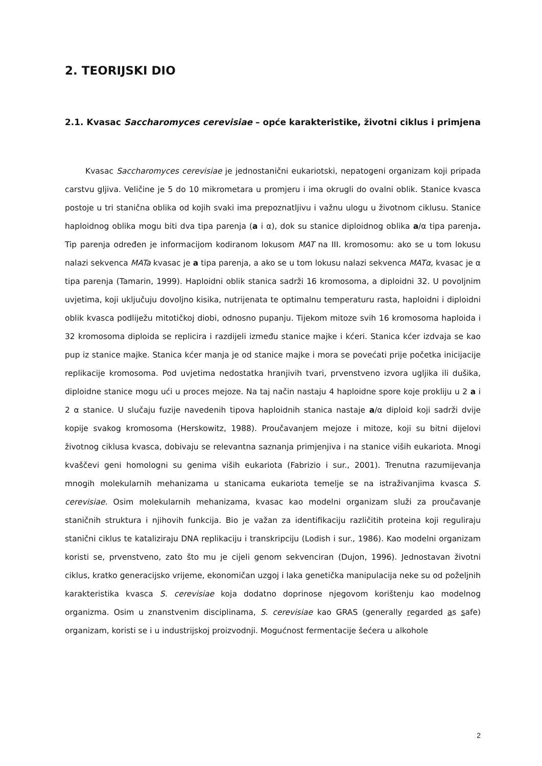2. TEORIJSKI DIO
2.1. Kvasac Saccharomyces cerevisiae – opće karakteristike, životni ciklus i primjena
Kvasac Saccharomyces cerevisiae je jednostanični eukariotski, nepatogeni organizam koji pripada carstvu gljiva. Veličine je 5 do 10 mikrometara u promjeru i ima okrugli do ovalni oblik. Stanice kvasca postoje u tri stanična oblika od kojih svaki ima prepoznatljivu i važnu ulogu u životnom ciklusu. Stanice haploidnog oblika mogu biti dva tipa parenja (a i α), dok su stanice diploidnog oblika a/α tipa parenja. Tip parenja određen je informacijom kodiranom lokusom MAT na III. kromosomu: ako se u tom lokusu nalazi sekvenca MATa kvasac je a tipa parenja, a ako se u tom lokusu nalazi sekvenca MATα, kvasac je α tipa parenja (Tamarin, 1999). Haploidni oblik stanica sadrži 16 kromosoma, a diploidni 32. U povoljnim uvjetima, koji uključuju dovoljno kisika, nutrijenata te optimalnu temperaturu rasta, haploidni i diploidni oblik kvasca podliježu mitotičkoj diobi, odnosno pupanju. Tijekom mitoze svih 16 kromosoma haploida i 32 kromosoma diploida se replicira i razdijeli između stanice majke i kćeri. Stanica kćer izdvaja se kao pup iz stanice majke. Stanica kćer manja je od stanice majke i mora se povećati prije početka inicijacije replikacije kromosoma. Pod uvjetima nedostatka hranjivih tvari, prvenstveno izvora ugljika ili dušika, diploidne stanice mogu ući u proces mejoze. Na taj način nastaju 4 haploidne spore koje prokliju u 2 a i 2 α stanice. U slučaju fuzije navedenih tipova haploidnih stanica nastaje a/α diploid koji sadrži dvije kopije svakog kromosoma (Herskowitz, 1988). Proučavanjem mejoze i mitoze, koji su bitni dijelovi životnog ciklusa kvasca, dobivaju se relevantna saznanja primjenjiva i na stanice viših eukariota. Mnogi kvaščevi geni homologni su genima viših eukariota (Fabrizio i sur., 2001). Trenutna razumijevanja mnogih molekularnih mehanizama u stanicama eukariota temelje se na istraživanjima kvasca S. cerevisiae. Osim molekularnih mehanizama, kvasac kao modelni organizam služi za proučavanje staničnih struktura i njihovih funkcija. Bio je važan za identifikaciju različitih proteina koji reguliraju stanični ciklus te kataliziraju DNA replikaciju i transkripciju (Lodish i sur., 1986). Kao modelni organizam koristi se, prvenstveno, zato što mu je cijeli genom sekvenciran (Dujon, 1996). Jednostavan životni ciklus, kratko generacijsko vrijeme, ekonomičan uzgoj i laka genetička manipulacija neke su od poželjnih karakteristika kvasca S. cerevisiae koja dodatno doprinose njegovom korištenju kao modelnog organizma. Osim u znanstvenim disciplinama, S. cerevisiae kao GRAS (generally regarded as safe) organizam, koristi se i u industrijskoj proizvodnji. Mogućnost fermentacije šećera u alkohole
2